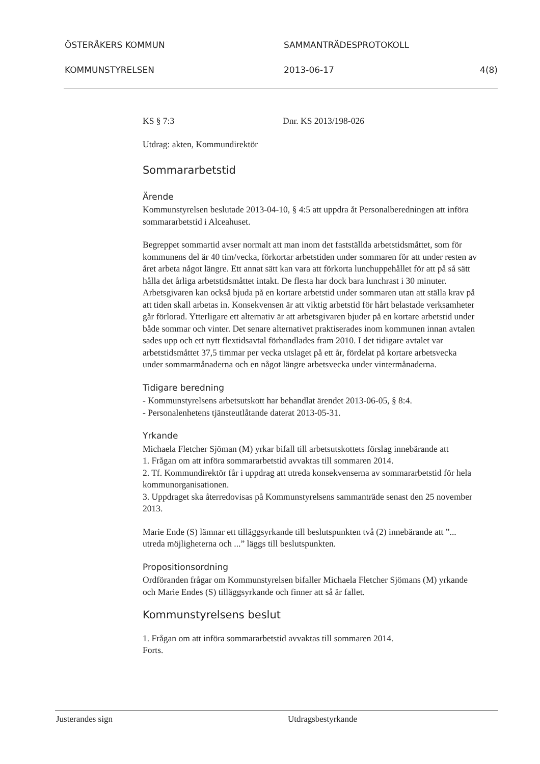ÖSTERÅKERS KOMMUN SAMMANTRÄDESPROTOKOLL
KOMMUNSTYRELSEN 2013-06-17 4(8)
KS § 7:3 Dnr. KS 2013/198-026
Utdrag: akten, Kommundirektör
Sommararbetstid
Ärende
Kommunstyrelsen beslutade 2013-04-10, § 4:5 att uppdra åt Personalberedningen att införa sommararbetstid i Alceahuset.
Begreppet sommartid avser normalt att man inom det fastställda arbetstidsmåttet, som för kommunens del är 40 tim/vecka, förkortar arbetstiden under sommaren för att under resten av året arbeta något längre. Ett annat sätt kan vara att förkorta lunchuppehållet för att på så sätt hålla det årliga arbetstidsmåttet intakt. De flesta har dock bara lunchrast i 30 minuter. Arbetsgivaren kan också bjuda på en kortare arbetstid under sommaren utan att ställa krav på att tiden skall arbetas in. Konsekvensen är att viktig arbetstid för hårt belastade verksamheter går förlorad. Ytterligare ett alternativ är att arbetsgivaren bjuder på en kortare arbetstid under både sommar och vinter. Det senare alternativet praktiserades inom kommunen innan avtalen sades upp och ett nytt flextidsavtal förhandlades fram 2010. I det tidigare avtalet var arbetstidsmåttet 37,5 timmar per vecka utslaget på ett år, fördelat på kortare arbetsvecka under sommarmånaderna och en något längre arbetsvecka under vintermånaderna.
Tidigare beredning
- Kommunstyrelsens arbetsutskott har behandlat ärendet 2013-06-05, § 8:4.
- Personalenhetens tjänsteutlåtande daterat 2013-05-31.
Yrkande
Michaela Fletcher Sjöman (M) yrkar bifall till arbetsutskottets förslag innebärande att
1. Frågan om att införa sommararbetstid avvaktas till sommaren 2014.
2. Tf. Kommundirektör får i uppdrag att utreda konsekvenserna av sommararbetstid för hela kommunorganisationen.
3. Uppdraget ska återredovisas på Kommunstyrelsens sammanträde senast den 25 november 2013.
Marie Ende (S) lämnar ett tilläggsyrkande till beslutspunkten två (2) innebärande att ”... utreda möjligheterna och ...” läggs till beslutspunkten.
Propositionsordning
Ordföranden frågar om Kommunstyrelsen bifaller Michaela Fletcher Sjömans (M) yrkande och Marie Endes (S) tilläggsyrkande och finner att så är fallet.
Kommunstyrelsens beslut
1. Frågan om att införa sommararbetstid avvaktas till sommaren 2014.
Forts.
Justerandes sign Utdragsbestyrkande